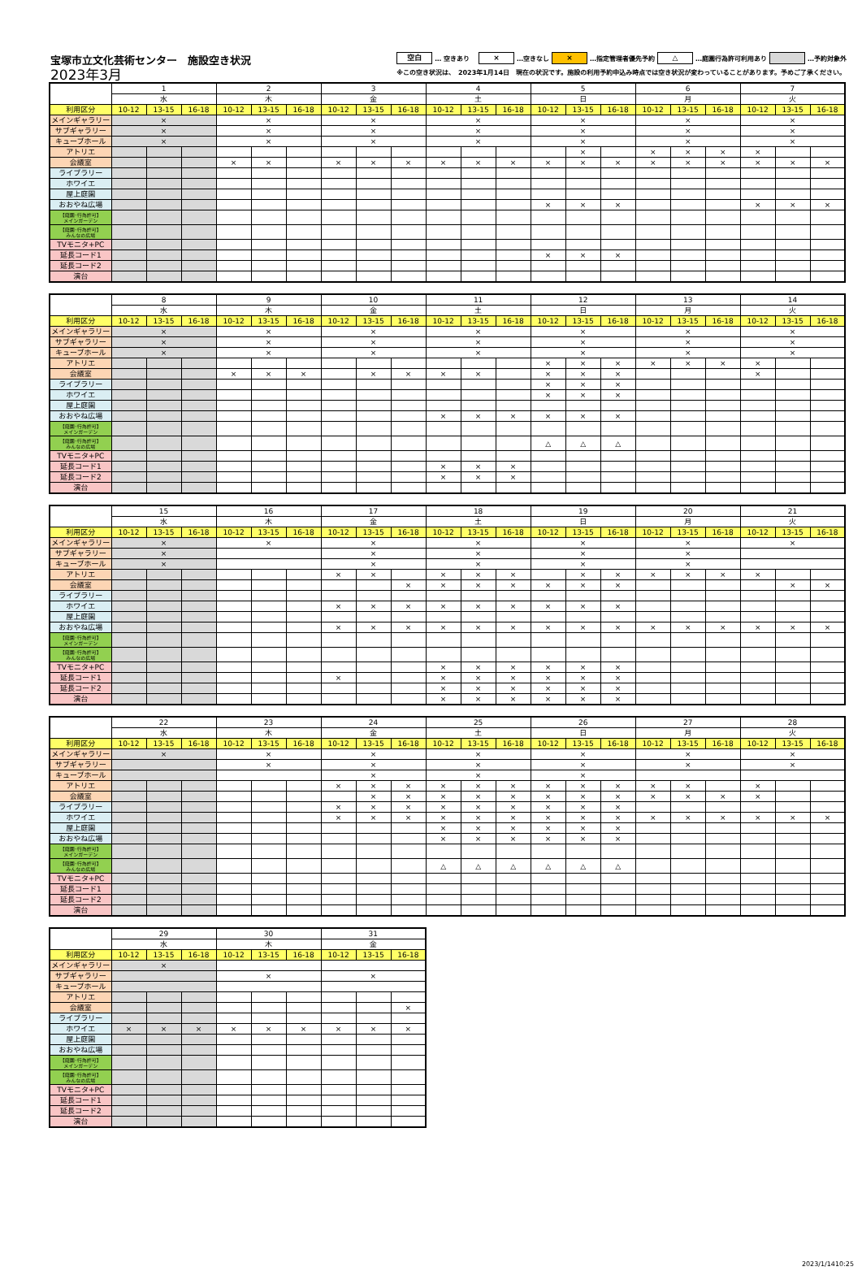宝塚市立文化芸術センター　施設空き状況
2023年3月
空白 … 空きあり　× …空きなし × …指定管理者優先予約 △ …庭園行為許可利用あり …予約対象外
※この空き状況は、　2023年1月14日　現在の状況です。施設の利用予約申込み時点では空き状況が変わっていることがあります。予めご了承ください。
| | 1 | | | 2 | | | 3 | | | 4 | | | 5 | | | 6 | | | 7 | | |
| | 水 | | | 木 | | | 金 | | | 土 | | | 日 | | | 月 | | | 火 | | |
| 利用区分 | 10-12 | 13-15 | 16-18 | 10-12 | 13-15 | 16-18 | 10-12 | 13-15 | 16-18 | 10-12 | 13-15 | 16-18 | 10-12 | 13-15 | 16-18 | 10-12 | 13-15 | 16-18 | 10-12 | 13-15 | 16-18 |
| メインギャラリー | × | | | × | | | × | | | × | | | × | | | × | | | × | | |
| サブギャラリー | × | | | × | | | × | | | × | | | × | | | × | | | × | | |
| キューブホール | × | | | × | | | × | | | × | | | × | | | × | | | × | | |
| アトリエ | | | | | | | | | | | | | | × | | × | × | × | × | | |
| 会議室 | | | | × | × | | × | × | × | × | × | × | × | × | × | × | × | × | × | × | × |
| ライブラリー | | | | | | | | | | | | | | | | | | | | | |
| ホワイエ | | | | | | | | | | | | | | | | | | | | | |
| 屋上庭園 | | | | | | | | | | | | | | | | | | | | | |
| おおやね広場 | | | | | | | | | | | | | × | × | × | | | | × | × | × |
| 【庭園･行為許可】 メインガーデン | | | | | | | | | | | | | | | | | | | | | |
| 【庭園･行為許可】 みんなの広場 | | | | | | | | | | | | | | | | | | | | | |
| TVモニタ+PC | | | | | | | | | | | | | | | | | | | | | |
| 延長コード1 | | | | | | | | | | | | | × | × | × | | | | | | |
| 延長コード2 | | | | | | | | | | | | | | | | | | | | | |
| 演台 | | | | | | | | | | | | | | | | | | | | | |
| | 8 | | | 9 | | | 10 | | | 11 | | | 12 | | | 13 | | | 14 | | |
| | 水 | | | 木 | | | 金 | | | 土 | | | 日 | | | 月 | | | 火 | | |
| 利用区分 | 10-12 | 13-15 | 16-18 | 10-12 | 13-15 | 16-18 | 10-12 | 13-15 | 16-18 | 10-12 | 13-15 | 16-18 | 10-12 | 13-15 | 16-18 | 10-12 | 13-15 | 16-18 | 10-12 | 13-15 | 16-18 |
| メインギャラリー | × | | | × | | | × | | | × | | | × | | | × | | | × | | |
| サブギャラリー | × | | | × | | | × | | | × | | | × | | | × | | | × | | |
| キューブホール | × | | | × | | | × | | | × | | | × | | | × | | | × | | |
| アトリエ | | | | | | | | | | | | | × | × | × | × | × | × | × | | |
| 会議室 | | | | × | × | × | | × | × | × | × | | × | × | × | | | | × | | |
| ライブラリー | | | | | | | | | | | | | × | × | × | | | | | | |
| ホワイエ | | | | | | | | | | | | | × | × | × | | | | | | |
| 屋上庭園 | | | | | | | | | | | | | | | | | | | | | |
| おおやね広場 | | | | | | | | | | × | × | × | × | × | × | | | | | | |
| 【庭園･行為許可】 メインガーデン | | | | | | | | | | | | | | | | | | | | | |
| 【庭園･行為許可】 みんなの広場 | | | | | | | | | | | | | △ | △ | △ | | | | | | |
| TVモニタ+PC | | | | | | | | | | | | | | | | | | | | | |
| 延長コード1 | | | | | | | | | | × | × | × | | | | | | | | | |
| 延長コード2 | | | | | | | | | | × | × | × | | | | | | | | | |
| 演台 | | | | | | | | | | | | | | | | | | | | | |
| | 15 | | | 16 | | | 17 | | | 18 | | | 19 | | | 20 | | | 21 | | |
| | 水 | | | 木 | | | 金 | | | 土 | | | 日 | | | 月 | | | 火 | | |
| 利用区分 | 10-12 | 13-15 | 16-18 | 10-12 | 13-15 | 16-18 | 10-12 | 13-15 | 16-18 | 10-12 | 13-15 | 16-18 | 10-12 | 13-15 | 16-18 | 10-12 | 13-15 | 16-18 | 10-12 | 13-15 | 16-18 |
| メインギャラリー | × | | | × | | | × | | | × | | | × | | | × | | | × | | |
| サブギャラリー | × | | | | | | × | | | × | | | × | | | × | | | | | |
| キューブホール | × | | | | | | × | | | × | | | × | | | × | | | | | |
| アトリエ | | | | | | | × | × | | × | × | × | | × | × | × | × | × | × | | |
| 会議室 | | | | | | | | | × | × | × | × | × | × | × | | | | | × | × |
| ライブラリー | | | | | | | | | | | | | | | | | | | | | |
| ホワイエ | | | | | | | × | × | × | × | × | × | × | × | × | | | | | | |
| 屋上庭園 | | | | | | | | | | | | | | | | | | | | | |
| おおやね広場 | | | | | | | × | × | × | × | × | × | × | × | × | × | × | × | × | × | × |
| 【庭園･行為許可】 メインガーデン | | | | | | | | | | | | | | | | | | | | | |
| 【庭園･行為許可】 みんなの広場 | | | | | | | | | | | | | | | | | | | | | |
| TVモニタ+PC | | | | | | | | | | × | × | × | × | × | × | | | | | | |
| 延長コード1 | | | | | | | × | | | × | × | × | × | × | × | | | | | | |
| 延長コード2 | | | | | | | | | | × | × | × | × | × | × | | | | | | |
| 演台 | | | | | | | | | | × | × | × | × | × | × | | | | | | |
| | 22 | | | 23 | | | 24 | | | 25 | | | 26 | | | 27 | | | 28 | | |
| | 水 | | | 木 | | | 金 | | | 土 | | | 日 | | | 月 | | | 火 | | |
| 利用区分 | 10-12 | 13-15 | 16-18 | 10-12 | 13-15 | 16-18 | 10-12 | 13-15 | 16-18 | 10-12 | 13-15 | 16-18 | 10-12 | 13-15 | 16-18 | 10-12 | 13-15 | 16-18 | 10-12 | 13-15 | 16-18 |
| メインギャラリー | × | | | × | | | × | | | × | | | × | | | × | | | × | | |
| サブギャラリー | | | | × | | | × | | | × | | | × | | | × | | | × | | |
| キューブホール | | | | | | | × | | | × | | | × | | | | | | | | |
| アトリエ | | | | | | | × | × | × | × | × | × | × | × | × | × | × | | × | | |
| 会議室 | | | | | | | | × | × | × | × | × | × | × | × | × | × | × | × | | |
| ライブラリー | | | | | | | × | × | × | × | × | × | × | × | × | | | | | | |
| ホワイエ | | | | | | | × | × | × | × | × | × | × | × | × | × | × | × | × | × | × |
| 屋上庭園 | | | | | | | | | | × | × | × | × | × | × | | | | | | |
| おおやね広場 | | | | | | | | | | × | × | × | × | × | × | | | | | | |
| 【庭園･行為許可】 メインガーデン | | | | | | | | | | | | | | | | | | | | | |
| 【庭園･行為許可】 みんなの広場 | | | | | | | | | | △ | △ | △ | △ | △ | △ | | | | | | |
| TVモニタ+PC | | | | | | | | | | | | | | | | | | | | | |
| 延長コード1 | | | | | | | | | | | | | | | | | | | | | |
| 延長コード2 | | | | | | | | | | | | | | | | | | | | | |
| 演台 | | | | | | | | | | | | | | | | | | | | | |
| | 29 | | | 30 | | | 31 | | |
| | 水 | | | 木 | | | 金 | | |
| 利用区分 | 10-12 | 13-15 | 16-18 | 10-12 | 13-15 | 16-18 | 10-12 | 13-15 | 16-18 |
| メインギャラリー | × | | | | | | | | |
| サブギャラリー | | | | × | | | × | | |
| キューブホール | | | | | | | | | |
| アトリエ | | | | | | | | | |
| 会議室 | | | | | | | | | × |
| ライブラリー | | | | | | | | | |
| ホワイエ | × | × | × | × | × | × | × | × | × |
| 屋上庭園 | | | | | | | | | |
| おおやね広場 | | | | | | | | | |
| 【庭園･行為許可】 メインガーデン | | | | | | | | | |
| 【庭園･行為許可】 みんなの広場 | | | | | | | | | |
| TVモニタ+PC | | | | | | | | | |
| 延長コード1 | | | | | | | | | |
| 延長コード2 | | | | | | | | | |
| 演台 | | | | | | | | | |
2023/1/1410:25